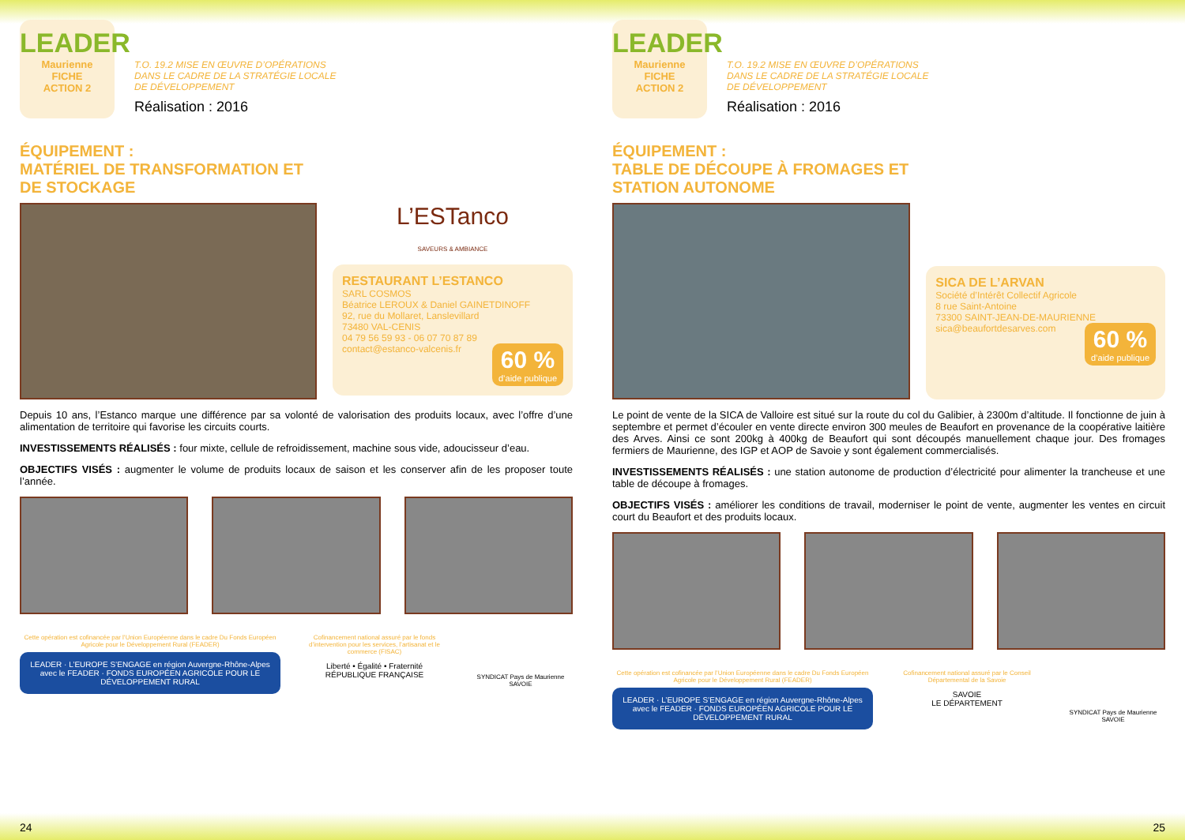LEADER
Mauriennе
FICHE
ACTION 2
T.O. 19.2 MISE EN ŒUVRE D’OPÉRATIONS
DANS LE CADRE DE LA STRATÉGIE LOCALE
DE DÉVELOPPEMENT
Réalisation : 2016
ÉQUIPEMENT :
MATÉRIEL DE TRANSFORMATION ET DE STOCKAGE
L’ESTanco
SAVEURS & AMBIANCE
RESTAURANT L’ESTANCO
SARL COSMOS
Béatrice LEROUX & Daniel GAINETDINOFF
92, rue du Mollaret, Lanslevillard
73480 VAL-CENIS
04 79 56 59 93 - 06 07 70 87 89
contact@estanco-valcenis.fr
60 %
d’aide publique
Depuis 10 ans, l’Estanco marque une différence par sa volonté de valorisation des produits locaux, avec l’offre d’une alimentation de territoire qui favorise les circuits courts.
INVESTISSEMENTS RÉALISÉS : four mixte, cellule de refroidissement, machine sous vide, adoucisseur d’eau.
OBJECTIFS VISÉS : augmenter le volume de produits locaux de saison et les conserver afin de les proposer toute l’année.
Cette opération est cofinancée par l’Union Européenne dans le cadre Du Fonds Européen Agricole pour le Développement Rural (FEADER)
LEADER · L’EUROPE S’ENGAGE en région Auvergne-Rhône-Alpes avec le FEADER · FONDS EUROPÉEN AGRICOLE POUR LE DÉVELOPPEMENT RURAL
Cofinancement national assuré par le fonds d’intervention pour les services, l’artisanat et le commerce (FISAC)
Liberté • Égalité • Fraternité
RÉPUBLIQUE FRANÇAISE
SYNDICAT Pays de Maurienne SAVOIE
24
LEADER
Mauriennе
FICHE
ACTION 2
T.O. 19.2 MISE EN ŒUVRE D’OPÉRATIONS
DANS LE CADRE DE LA STRATÉGIE LOCALE
DE DÉVELOPPEMENT
Réalisation : 2016
ÉQUIPEMENT :
TABLE DE DÉCOUPE À FROMAGES ET STATION AUTONOME
SICA DE L’ARVAN
Société d’Intérêt Collectif Agricole
8 rue Saint-Antoine
73300 SAINT-JEAN-DE-MAURIENNE
sica@beaufortdesarves.com
60 %
d’aide publique
Le point de vente de la SICA de Valloire est situé sur la route du col du Galibier, à 2300m d’altitude. Il fonctionne de juin à septembre et permet d’écouler en vente directe environ 300 meules de Beaufort en provenance de la coopérative laitière des Arves. Ainsi ce sont 200kg à 400kg de Beaufort qui sont découpés manuellement chaque jour. Des fromages fermiers de Maurienne, des IGP et AOP de Savoie y sont également commercialisés.
INVESTISSEMENTS RÉALISÉS : une station autonome de production d’électricité pour alimenter la trancheuse et une table de découpe à fromages.
OBJECTIFS VISÉS : améliorer les conditions de travail, moderniser le point de vente, augmenter les ventes en circuit court du Beaufort et des produits locaux.
Cette opération est cofinancée par l’Union Européenne dans le cadre Du Fonds Européen Agricole pour le Développement Rural (FEADER)
LEADER · L’EUROPE S’ENGAGE en région Auvergne-Rhône-Alpes avec le FEADER · FONDS EUROPÉEN AGRICOLE POUR LE DÉVELOPPEMENT RURAL
Cofinancement national assuré par le Conseil Départemental de la Savoie
SAVOIE
LE DÉPARTEMENT
SYNDICAT Pays de Maurienne SAVOIE
25